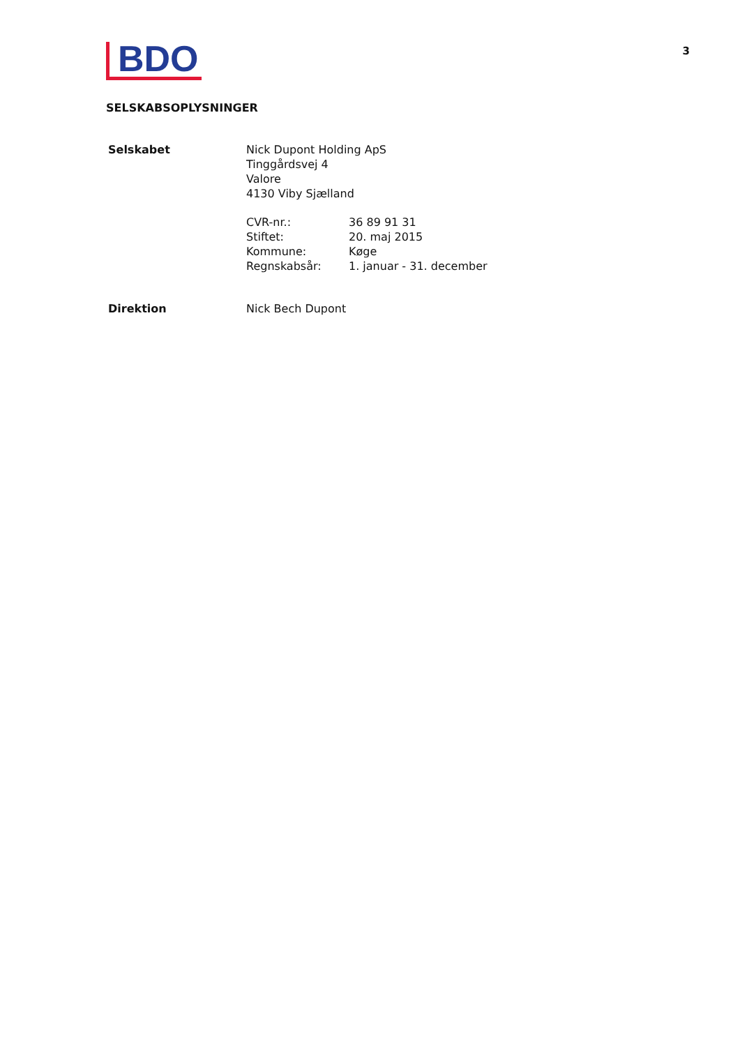BDO
3
SELSKABSOPLYSNINGER
| Selskabet | Nick Dupont Holding ApS Tinggårdsvej 4 Valore 4130 Viby Sjælland | |
| | CVR-nr.: | 36 89 91 31 |
| | Stiftet: | 20. maj 2015 |
| | Kommune: | Køge |
| | Regnskabsår: | 1. januar - 31. december |
| Direktion | Nick Bech Dupont | |